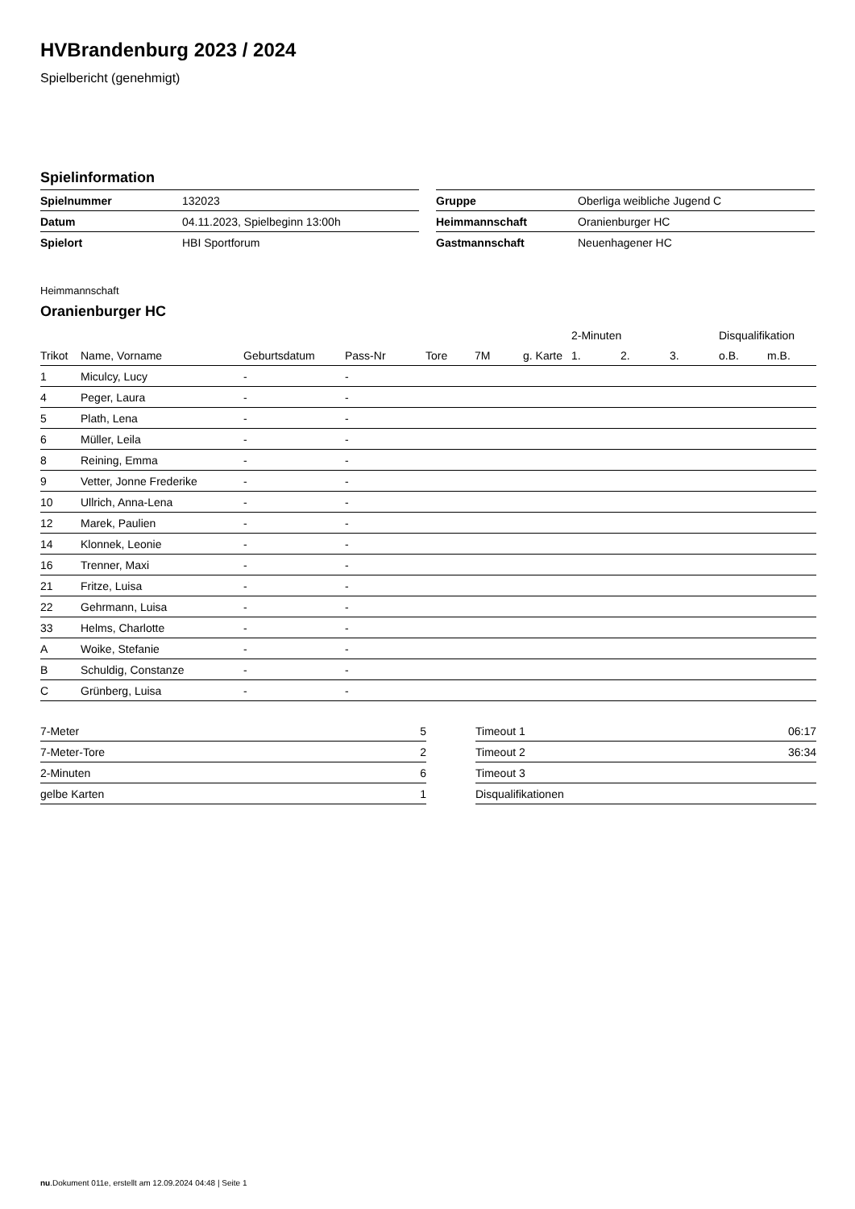HVBrandenburg 2023 / 2024
Spielbericht (genehmigt)
Spielinformation
| Spielnummer | 132023 |
| Datum | 04.11.2023, Spielbeginn 13:00h |
| Spielort | HBI Sportforum |
| Gruppe | Oberliga weibliche Jugend C |
| Heimmannschaft | Oranienburger HC |
| Gastmannschaft | Neuenhagener HC |
Heimmannschaft
Oranienburger HC
| | | | | | | | 2-Minuten | | | Disqualifikation | |
| --- | --- | --- | --- | --- | --- | --- | --- | --- | --- | --- | --- |
| Trikot | Name, Vorname | Geburtsdatum | Pass-Nr | Tore | 7M | g. Karte | 1. | 2. | 3. | o.B. | m.B. |
| 1 | Miculcy, Lucy | - | - | | | | | | | | |
| 4 | Peger, Laura | - | - | | | | | | | | |
| 5 | Plath, Lena | - | - | | | | | | | | |
| 6 | Müller, Leila | - | - | | | | | | | | |
| 8 | Reining, Emma | - | - | | | | | | | | |
| 9 | Vetter, Jonne Frederike | - | - | | | | | | | | |
| 10 | Ullrich, Anna-Lena | - | - | | | | | | | | |
| 12 | Marek, Paulien | - | - | | | | | | | | |
| 14 | Klonnek, Leonie | - | - | | | | | | | | |
| 16 | Trenner, Maxi | - | - | | | | | | | | |
| 21 | Fritze, Luisa | - | - | | | | | | | | |
| 22 | Gehrmann, Luisa | - | - | | | | | | | | |
| 33 | Helms, Charlotte | - | - | | | | | | | | |
| A | Woike, Stefanie | - | - | | | | | | | | |
| B | Schuldig, Constanze | - | - | | | | | | | | |
| C | Grünberg, Luisa | - | - | | | | | | | | |
| 7-Meter | 5 |
| 7-Meter-Tore | 2 |
| 2-Minuten | 6 |
| gelbe Karten | 1 |
| Timeout 1 | 06:17 |
| Timeout 2 | 36:34 |
| Timeout 3 | |
| Disqualifikationen | |
nu.Dokument 011e, erstellt am 12.09.2024 04:48 | Seite 1